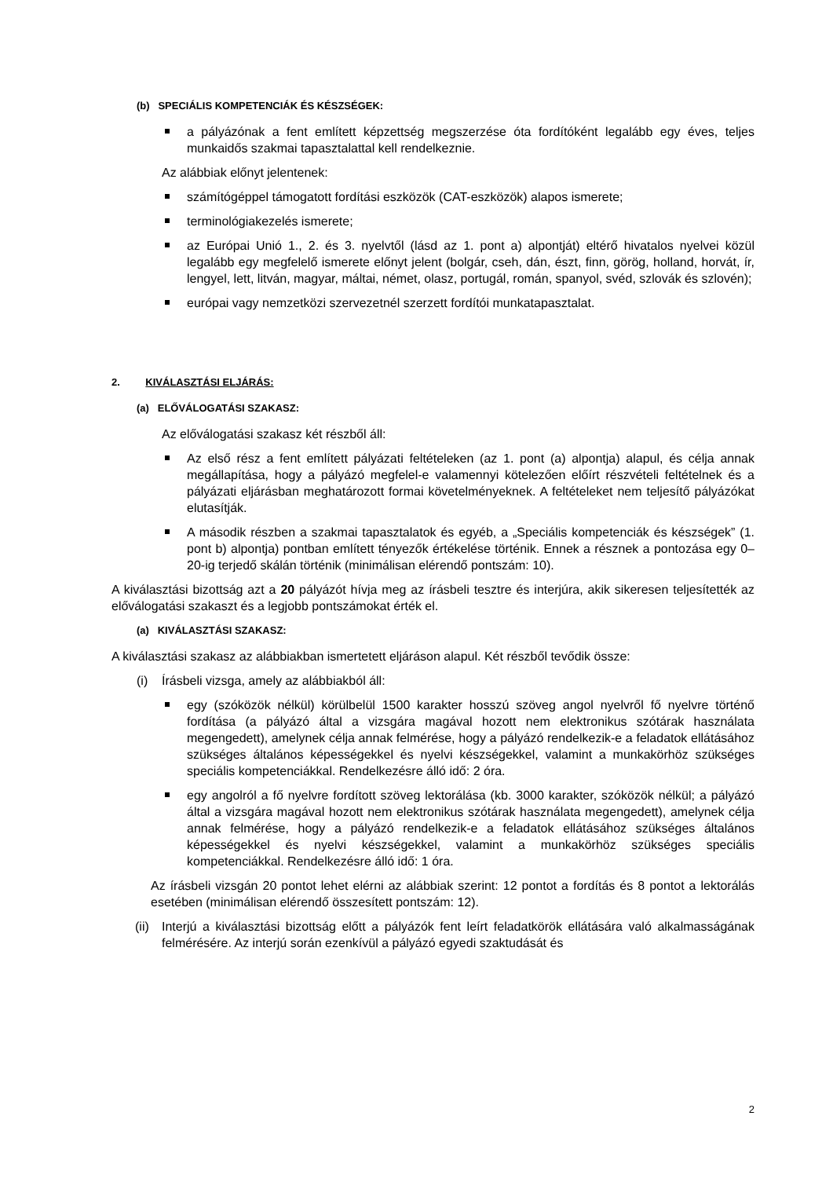(b) SPECIÁLIS KOMPETENCIÁK ÉS KÉSZSÉGEK:
a pályázónak a fent említett képzettség megszerzése óta fordítóként legalább egy éves, teljes munkaidős szakmai tapasztalattal kell rendelkeznie.
Az alábbiak előnyt jelentenek:
számítógéppel támogatott fordítási eszközök (CAT-eszközök) alapos ismerete;
terminológiakezelés ismerete;
az Európai Unió 1., 2. és 3. nyelvtől (lásd az 1. pont a) alpontját) eltérő hivatalos nyelvei közül legalább egy megfelelő ismerete előnyt jelent (bolgár, cseh, dán, észt, finn, görög, holland, horvát, ír, lengyel, lett, litván, magyar, máltai, német, olasz, portugál, román, spanyol, svéd, szlovák és szlovén);
európai vagy nemzetközi szervezetnél szerzett fordítói munkatapasztalat.
2. KIVÁLASZTÁSI ELJÁRÁS:
(a) ELŐVÁLOGATÁSI SZAKASZ:
Az előválogatási szakasz két részből áll:
Az első rész a fent említett pályázati feltételeken (az 1. pont (a) alpontja) alapul, és célja annak megállapítása, hogy a pályázó megfelel-e valamennyi kötelezően előírt részvételi feltételnek és a pályázati eljárásban meghatározott formai követelményeknek. A feltételeket nem teljesítő pályázókat elutasítják.
A második részben a szakmai tapasztalatok és egyéb, a „Speciális kompetenciák és készségek” (1. pont b) alpontja) pontban említett tényezők értékelése történik. Ennek a résznek a pontozása egy 0–20-ig terjedő skálán történik (minimálisan elérendő pontszám: 10).
A kiválasztási bizottság azt a 20 pályázót hívja meg az írásbeli tesztre és interjúra, akik sikeresen teljesítették az előválogatási szakaszt és a legjobb pontszámokat érték el.
(a) KIVÁLASZTÁSI SZAKASZ:
A kiválasztási szakasz az alábbiakban ismertetett eljáráson alapul. Két részből tevődik össze:
(i) Írásbeli vizsga, amely az alábbiakból áll:
egy (szóközök nélkül) körülbelül 1500 karakter hosszú szöveg angol nyelvről fő nyelvre történő fordítása (a pályázó által a vizsgára magával hozott nem elektronikus szótárak használata megengedett), amelynek célja annak felmérése, hogy a pályázó rendelkezik-e a feladatok ellátásához szükséges általános képességekkel és nyelvi készségekkel, valamint a munkakörhöz szükséges speciális kompetenciákkal. Rendelkezésre álló idő: 2 óra.
egy angolról a fő nyelvre fordított szöveg lektorálása (kb. 3000 karakter, szóközök nélkül; a pályázó által a vizsgára magával hozott nem elektronikus szótárak használata megengedett), amelynek célja annak felmérése, hogy a pályázó rendelkezik-e a feladatok ellátásához szükséges általános képességekkel és nyelvi készségekkel, valamint a munkakörhöz szükséges speciális kompetenciákkal. Rendelkezésre álló idő: 1 óra.
Az írásbeli vizsgán 20 pontot lehet elérni az alábbiak szerint: 12 pontot a fordítás és 8 pontot a lektorálás esetében (minimálisan elérendő összesített pontszám: 12).
(ii) Interjú a kiválasztási bizottság előtt a pályázók fent leírt feladatkörök ellátására való alkalmasságának felmérésére. Az interjú során ezenkívül a pályázó egyedi szaktudását és
2